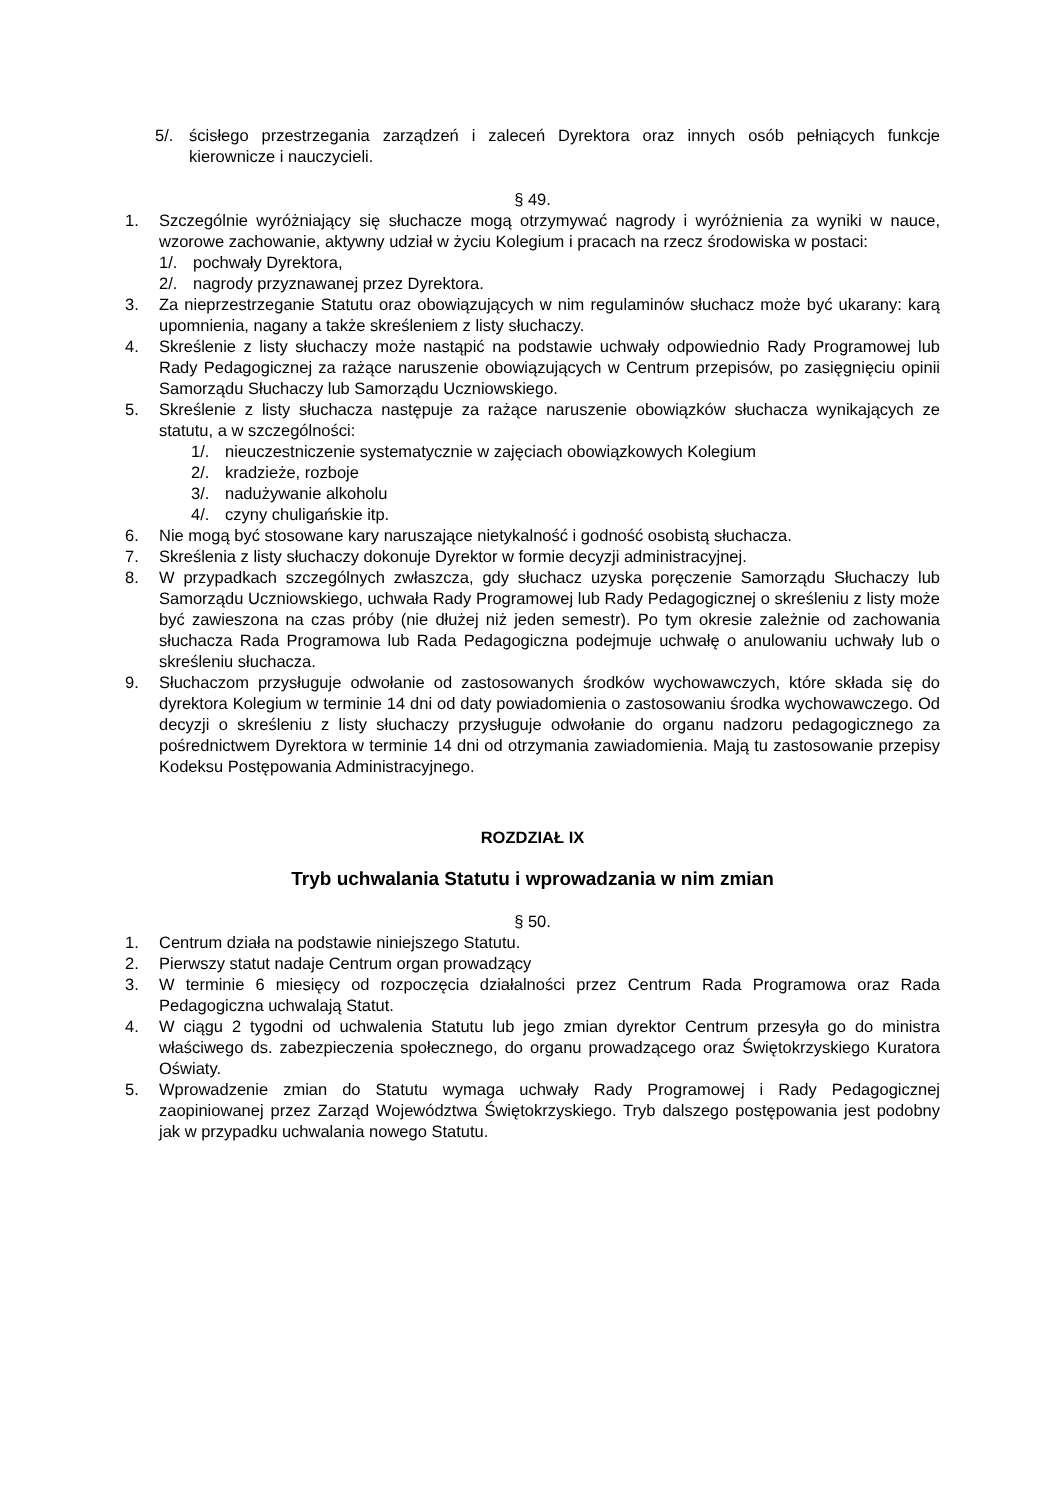5/. ścisłego przestrzegania zarządzeń i zaleceń Dyrektora oraz innych osób pełniących funkcje kierownicze i nauczycieli.
§ 49.
1. Szczególnie wyróżniający się słuchacze mogą otrzymywać nagrody i wyróżnienia za wyniki w nauce, wzorowe zachowanie, aktywny udział w życiu Kolegium i pracach na rzecz środowiska w postaci:
1/. pochwały Dyrektora,
2/. nagrody przyznawanej przez Dyrektora.
3. Za nieprzestrzeganie Statutu oraz obowiązujących w nim regulaminów słuchacz może być ukarany: karą upomnienia, nagany a także skreśleniem z listy słuchaczy.
4. Skreślenie z listy słuchaczy może nastąpić na podstawie uchwały odpowiednio Rady Programowej lub Rady Pedagogicznej za rażące naruszenie obowiązujących w Centrum przepisów, po zasięgnięciu opinii Samorządu Słuchaczy lub Samorządu Uczniowskiego.
5. Skreślenie z listy słuchacza następuje za rażące naruszenie obowiązków słuchacza wynikających ze statutu, a w szczególności:
1/. nieuczestniczenie systematycznie w zajęciach obowiązkowych Kolegium
2/. kradzieże, rozboje
3/. nadużywanie alkoholu
4/. czyny chuligańskie itp.
6. Nie mogą być stosowane kary naruszające nietykalność i godność osobistą słuchacza.
7. Skreślenia z listy słuchaczy dokonuje Dyrektor w formie decyzji administracyjnej.
8. W przypadkach szczególnych zwłaszcza, gdy słuchacz uzyska poręczenie Samorządu Słuchaczy lub Samorządu Uczniowskiego, uchwała Rady Programowej lub Rady Pedagogicznej o skreśleniu z listy może być zawieszona na czas próby (nie dłużej niż jeden semestr). Po tym okresie zależnie od zachowania słuchacza Rada Programowa lub Rada Pedagogiczna podejmuje uchwałę o anulowaniu uchwały lub o skreśleniu słuchacza.
9. Słuchaczom przysługuje odwołanie od zastosowanych środków wychowawczych, które składa się do dyrektora Kolegium w terminie 14 dni od daty powiadomienia o zastosowaniu środka wychowawczego. Od decyzji o skreśleniu z listy słuchaczy przysługuje odwołanie do organu nadzoru pedagogicznego za pośrednictwem Dyrektora w terminie 14 dni od otrzymania zawiadomienia. Mają tu zastosowanie przepisy Kodeksu Postępowania Administracyjnego.
ROZDZIAŁ IX
Tryb uchwalania Statutu i wprowadzania w nim zmian
§ 50.
1. Centrum działa na podstawie niniejszego Statutu.
2. Pierwszy statut nadaje Centrum organ prowadzący
3. W terminie 6 miesięcy od rozpoczęcia działalności przez Centrum Rada Programowa oraz Rada Pedagogiczna uchwalają Statut.
4. W ciągu 2 tygodni od uchwalenia Statutu lub jego zmian dyrektor Centrum przesyła go do ministra właściwego ds. zabezpieczenia społecznego, do organu prowadzącego oraz Świętokrzyskiego Kuratora Oświaty.
5. Wprowadzenie zmian do Statutu wymaga uchwały Rady Programowej i Rady Pedagogicznej zaopiniowanej przez Zarząd Województwa Świętokrzyskiego. Tryb dalszego postępowania jest podobny jak w przypadku uchwalania nowego Statutu.